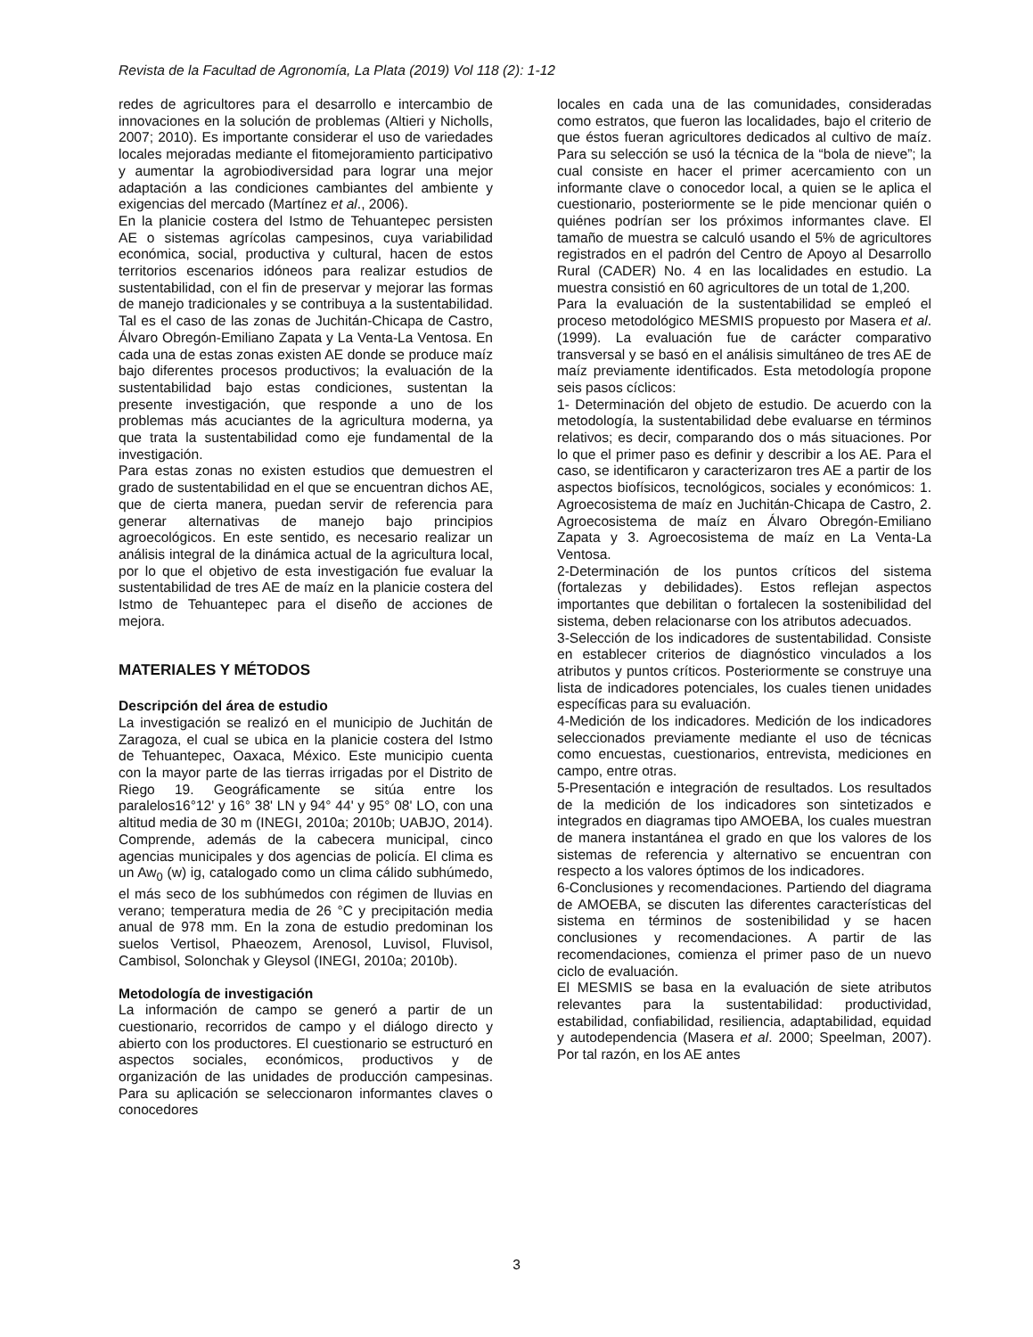Revista de la Facultad de Agronomía, La Plata (2019) Vol 118 (2): 1-12
redes de agricultores para el desarrollo e intercambio de innovaciones en la solución de problemas (Altieri y Nicholls, 2007; 2010). Es importante considerar el uso de variedades locales mejoradas mediante el fitomejoramiento participativo y aumentar la agrobiodiversidad para lograr una mejor adaptación a las condiciones cambiantes del ambiente y exigencias del mercado (Martínez et al., 2006).
En la planicie costera del Istmo de Tehuantepec persisten AE o sistemas agrícolas campesinos, cuya variabilidad económica, social, productiva y cultural, hacen de estos territorios escenarios idóneos para realizar estudios de sustentabilidad, con el fin de preservar y mejorar las formas de manejo tradicionales y se contribuya a la sustentabilidad. Tal es el caso de las zonas de Juchitán-Chicapa de Castro, Álvaro Obregón-Emiliano Zapata y La Venta-La Ventosa. En cada una de estas zonas existen AE donde se produce maíz bajo diferentes procesos productivos; la evaluación de la sustentabilidad bajo estas condiciones, sustentan la presente investigación, que responde a uno de los problemas más acuciantes de la agricultura moderna, ya que trata la sustentabilidad como eje fundamental de la investigación.
Para estas zonas no existen estudios que demuestren el grado de sustentabilidad en el que se encuentran dichos AE, que de cierta manera, puedan servir de referencia para generar alternativas de manejo bajo principios agroecológicos. En este sentido, es necesario realizar un análisis integral de la dinámica actual de la agricultura local, por lo que el objetivo de esta investigación fue evaluar la sustentabilidad de tres AE de maíz en la planicie costera del Istmo de Tehuantepec para el diseño de acciones de mejora.
MATERIALES Y MÉTODOS
Descripción del área de estudio
La investigación se realizó en el municipio de Juchitán de Zaragoza, el cual se ubica en la planicie costera del Istmo de Tehuantepec, Oaxaca, México. Este municipio cuenta con la mayor parte de las tierras irrigadas por el Distrito de Riego 19. Geográficamente se sitúa entre los paralelos16°12' y 16° 38' LN y 94° 44' y 95° 08' LO, con una altitud media de 30 m (INEGI, 2010a; 2010b; UABJO, 2014). Comprende, además de la cabecera municipal, cinco agencias municipales y dos agencias de policía. El clima es un Aw<sub>0</sub> (w) ig, catalogado como un clima cálido subhúmedo, el más seco de los subhúmedos con régimen de lluvias en verano; temperatura media de 26 °C y precipitación media anual de 978 mm. En la zona de estudio predominan los suelos Vertisol, Phaeozem, Arenosol, Luvisol, Fluvisol, Cambisol, Solonchak y Gleysol (INEGI, 2010a; 2010b).
Metodología de investigación
La información de campo se generó a partir de un cuestionario, recorridos de campo y el diálogo directo y abierto con los productores. El cuestionario se estructuró en aspectos sociales, económicos, productivos y de organización de las unidades de producción campesinas. Para su aplicación se seleccionaron informantes claves o conocedores
locales en cada una de las comunidades, consideradas como estratos, que fueron las localidades, bajo el criterio de que éstos fueran agricultores dedicados al cultivo de maíz. Para su selección se usó la técnica de la “bola de nieve”; la cual consiste en hacer el primer acercamiento con un informante clave o conocedor local, a quien se le aplica el cuestionario, posteriormente se le pide mencionar quién o quiénes podrían ser los próximos informantes clave. El tamaño de muestra se calculó usando el 5% de agricultores registrados en el padrón del Centro de Apoyo al Desarrollo Rural (CADER) No. 4 en las localidades en estudio. La muestra consistió en 60 agricultores de un total de 1,200.
Para la evaluación de la sustentabilidad se empleó el proceso metodológico MESMIS propuesto por Masera et al. (1999). La evaluación fue de carácter comparativo transversal y se basó en el análisis simultáneo de tres AE de maíz previamente identificados. Esta metodología propone seis pasos cíclicos:
1- Determinación del objeto de estudio. De acuerdo con la metodología, la sustentabilidad debe evaluarse en términos relativos; es decir, comparando dos o más situaciones. Por lo que el primer paso es definir y describir a los AE. Para el caso, se identificaron y caracterizaron tres AE a partir de los aspectos biofísicos, tecnológicos, sociales y económicos: 1. Agroecosistema de maíz en Juchitán-Chicapa de Castro, 2. Agroecosistema de maíz en Álvaro Obregón-Emiliano Zapata y 3. Agroecosistema de maíz en La Venta-La Ventosa.
2-Determinación de los puntos críticos del sistema (fortalezas y debilidades). Estos reflejan aspectos importantes que debilitan o fortalecen la sostenibilidad del sistema, deben relacionarse con los atributos adecuados.
3-Selección de los indicadores de sustentabilidad. Consiste en establecer criterios de diagnóstico vinculados a los atributos y puntos críticos. Posteriormente se construye una lista de indicadores potenciales, los cuales tienen unidades específicas para su evaluación.
4-Medición de los indicadores. Medición de los indicadores seleccionados previamente mediante el uso de técnicas como encuestas, cuestionarios, entrevista, mediciones en campo, entre otras.
5-Presentación e integración de resultados. Los resultados de la medición de los indicadores son sintetizados e integrados en diagramas tipo AMOEBA, los cuales muestran de manera instantánea el grado en que los valores de los sistemas de referencia y alternativo se encuentran con respecto a los valores óptimos de los indicadores.
6-Conclusiones y recomendaciones. Partiendo del diagrama de AMOEBA, se discuten las diferentes características del sistema en términos de sostenibilidad y se hacen conclusiones y recomendaciones. A partir de las recomendaciones, comienza el primer paso de un nuevo ciclo de evaluación.
El MESMIS se basa en la evaluación de siete atributos relevantes para la sustentabilidad: productividad, estabilidad, confiabilidad, resiliencia, adaptabilidad, equidad y autodependencia (Masera et al. 2000; Speelman, 2007). Por tal razón, en los AE antes
3